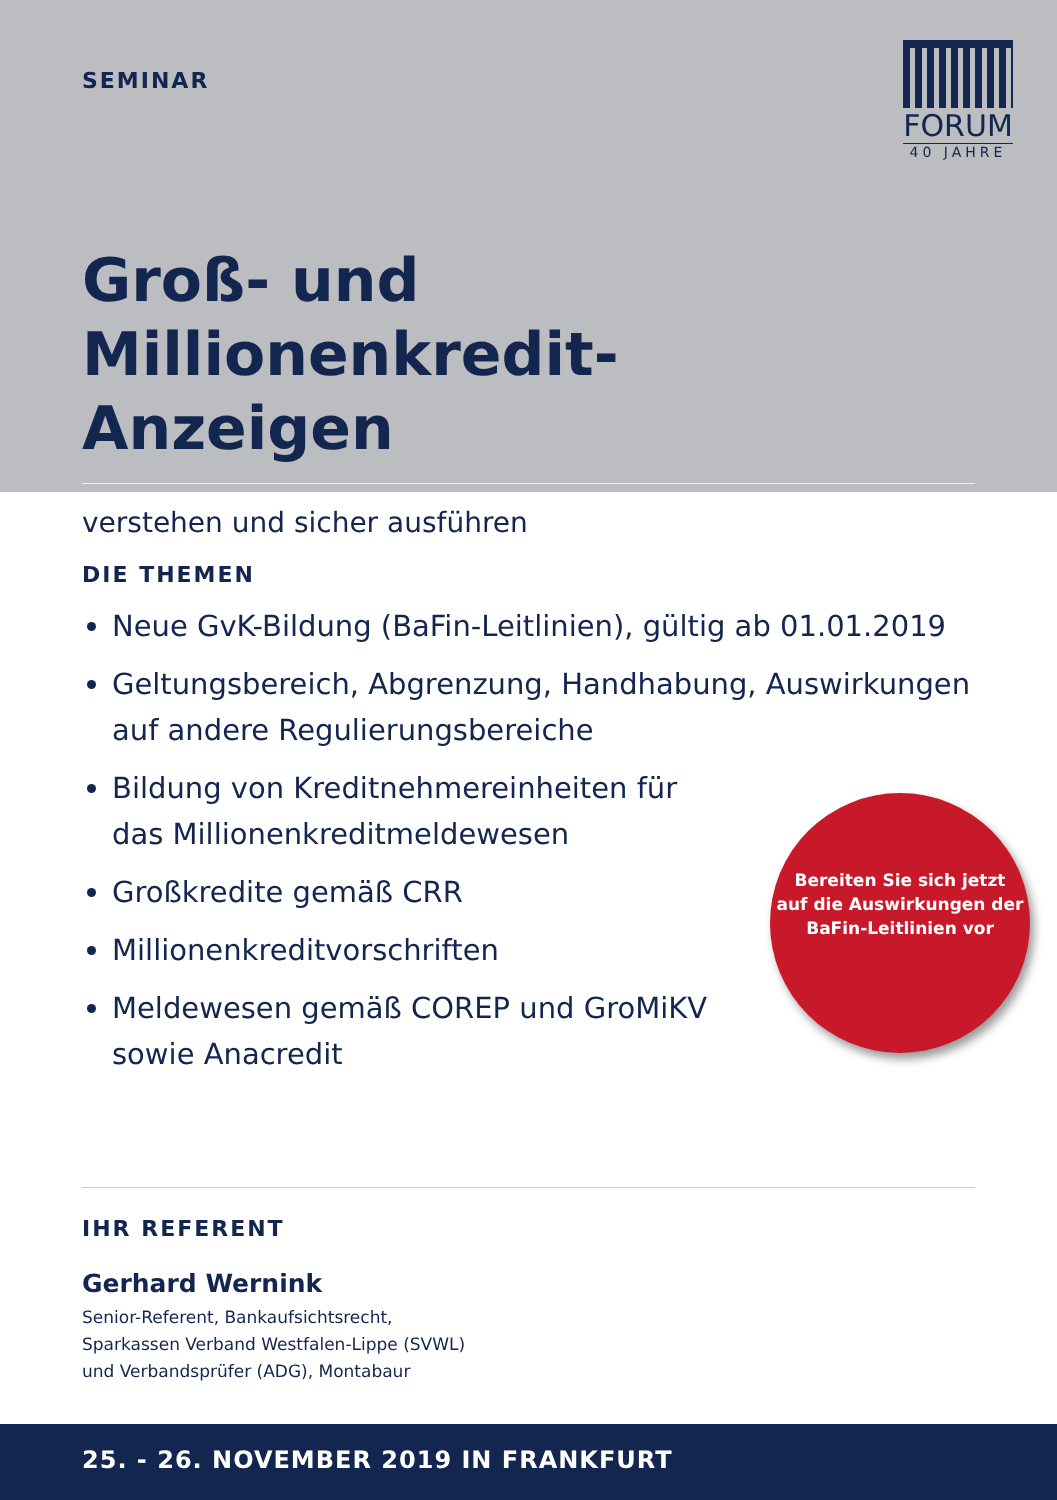SEMINAR
FORUM
40 JAHRE
Groß- und Millionenkredit-
Anzeigen
verstehen und sicher ausführen
DIE THEMEN
Neue GvK-Bildung (BaFin-Leitlinien), gültig ab 01.01.2019
Geltungsbereich, Abgrenzung, Handhabung, Auswirkungen auf andere Regulierungsbereiche
Bildung von Kreditnehmereinheiten für das Millionenkreditmeldewesen
Großkredite gemäß CRR
Millionenkreditvorschriften
Meldewesen gemäß COREP und GroMiKV sowie Anacredit
Bereiten Sie sich jetzt
auf die Auswirkungen der
BaFin-Leitlinien vor
IHR REFERENT
Gerhard Wernink
Senior-Referent, Bankaufsichtsrecht,
Sparkassen Verband Westfalen-Lippe (SVWL)
und Verbandsprüfer (ADG), Montabaur
25. - 26. NOVEMBER 2019 IN FRANKFURT